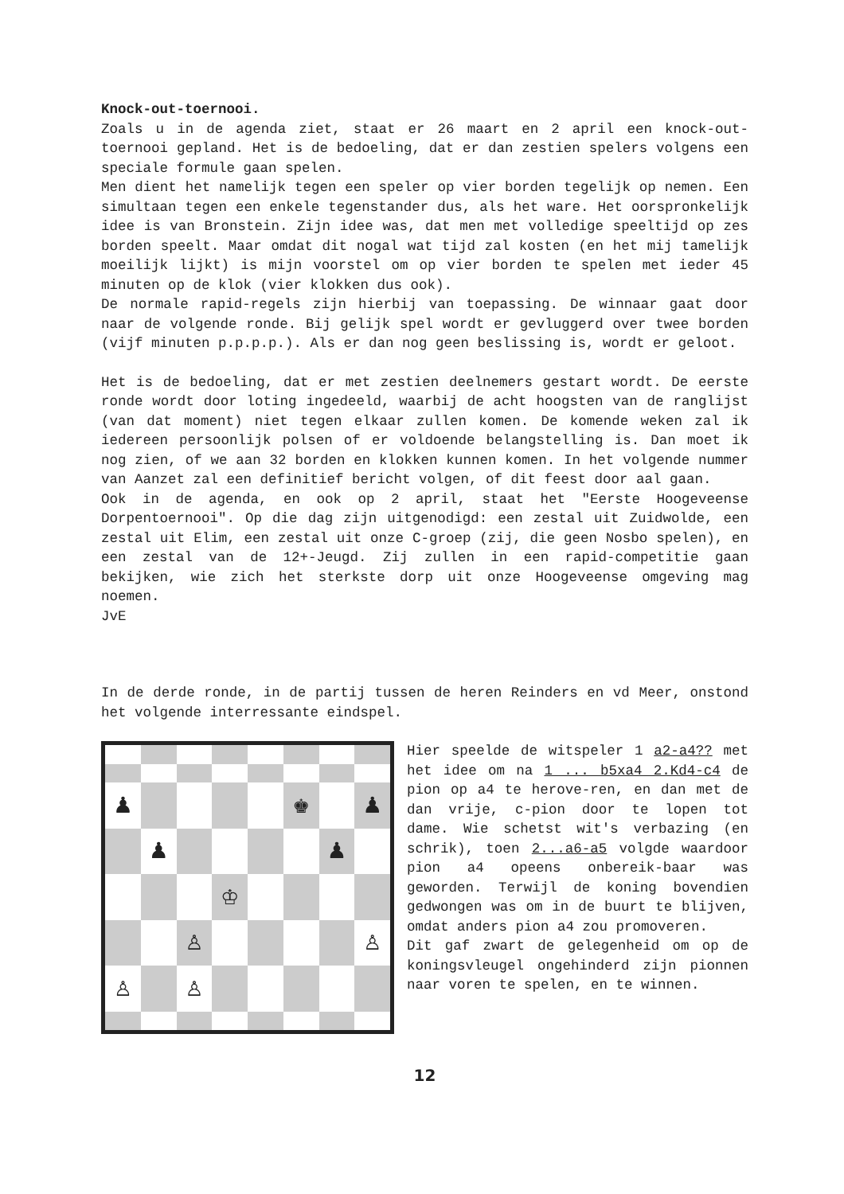Knock-out-toernooi.
Zoals u in de agenda ziet, staat er 26 maart en 2 april een knock-out-toernooi gepland. Het is de bedoeling, dat er dan zestien spelers volgens een speciale formule gaan spelen.
Men dient het namelijk tegen een speler op vier borden tegelijk op nemen. Een simultaan tegen een enkele tegenstander dus, als het ware. Het oorspronkelijk idee is van Bronstein. Zijn idee was, dat men met volledige speeltijd op zes borden speelt. Maar omdat dit nogal wat tijd zal kosten (en het mij tamelijk moeilijk lijkt) is mijn voorstel om op vier borden te spelen met ieder 45 minuten op de klok (vier klokken dus ook).
De normale rapid-regels zijn hierbij van toepassing. De winnaar gaat door naar de volgende ronde. Bij gelijk spel wordt er gevluggerd over twee borden (vijf minuten p.p.p.p.). Als er dan nog geen beslissing is, wordt er geloot.
Het is de bedoeling, dat er met zestien deelnemers gestart wordt. De eerste ronde wordt door loting ingedeeld, waarbij de acht hoogsten van de ranglijst (van dat moment) niet tegen elkaar zullen komen. De komende weken zal ik iedereen persoonlijk polsen of er voldoende belangstelling is. Dan moet ik nog zien, of we aan 32 borden en klokken kunnen komen. In het volgende nummer van Aanzet zal een definitief bericht volgen, of dit feest door aal gaan.
Ook in de agenda, en ook op 2 april, staat het "Eerste Hoogeveense Dorpentoernooi". Op die dag zijn uitgenodigd: een zestal uit Zuidwolde, een zestal uit Elim, een zestal uit onze C-groep (zij, die geen Nosbo spelen), en een zestal van de 12+-Jeugd. Zij zullen in een rapid-competitie gaan bekijken, wie zich het sterkste dorp uit onze Hoogeveense omgeving mag noemen.
JvE
In de derde ronde, in de partij tussen de heren Reinders en vd Meer, onstond het volgende interressante eindspel.
♟
♚
♟
♟
♟
♔
♙
♙
♙
♙
Hier speelde de witspeler 1 a2-a4?? met het idee om na 1 ... b5xa4 2.Kd4-c4 de pion op a4 te herove-ren, en dan met de dan vrije, c-pion door te lopen tot dame. Wie schetst wit's verbazing (en schrik), toen 2...a6-a5 volgde waardoor pion a4 opeens onbereik-baar was geworden. Terwijl de koning bovendien gedwongen was om in de buurt te blijven, omdat anders pion a4 zou promoveren.
Dit gaf zwart de gelegenheid om op de koningsvleugel ongehinderd zijn pionnen naar voren te spelen, en te winnen.
12